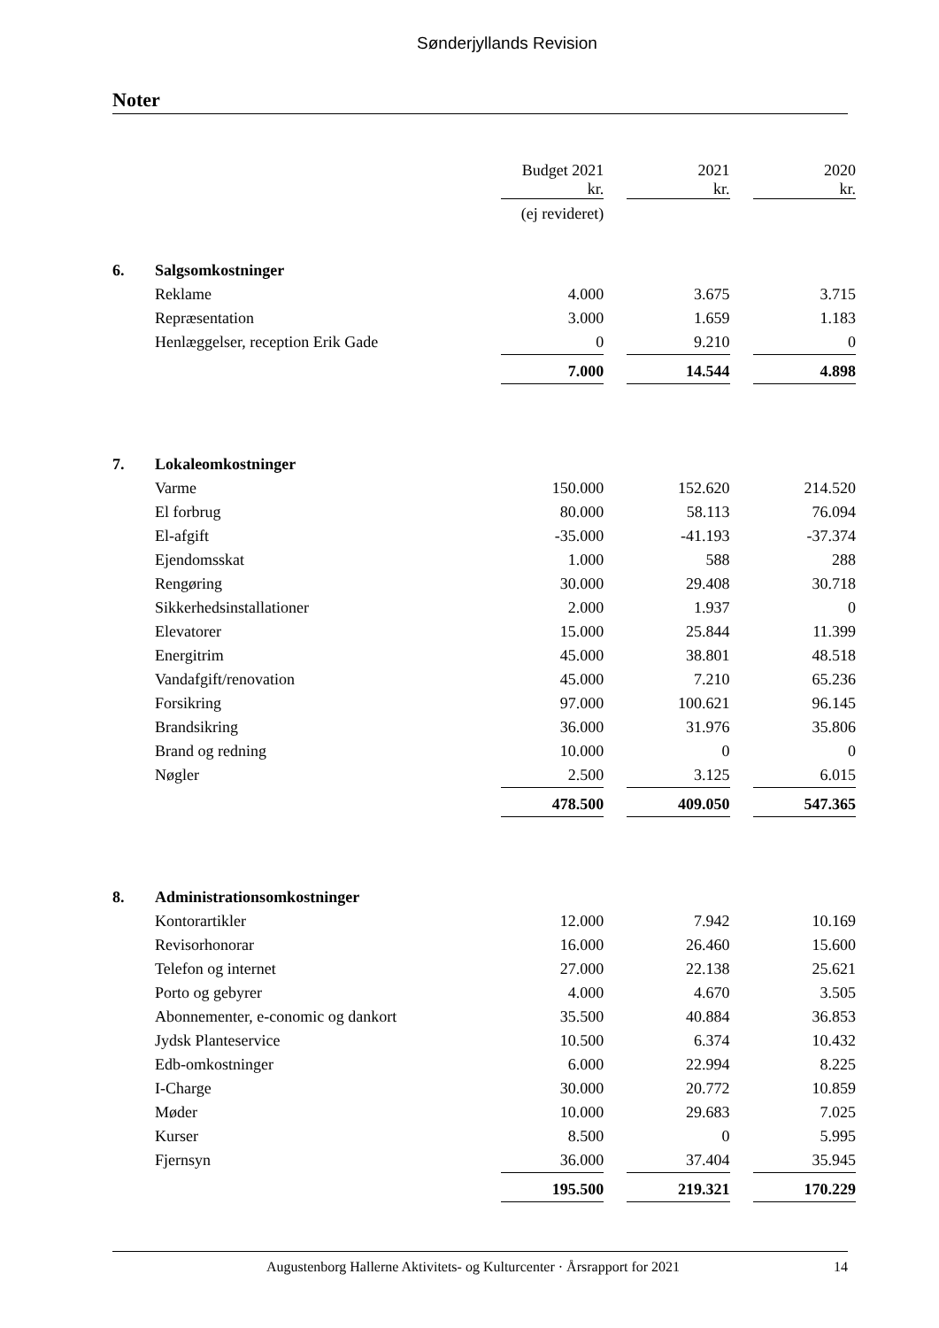Sønderjyllands Revision
Noter
| | | Budget 2021 kr. | | 2021 kr. | | 2020 kr. |
| | | (ej revideret) | | | | |
| 6. | Salgsomkostninger | | | | | |
| | Reklame | 4.000 | | 3.675 | | 3.715 |
| | Repræsentation | 3.000 | | 1.659 | | 1.183 |
| | Henlæggelser, reception Erik Gade | 0 | | 9.210 | | 0 |
| | | 7.000 | | 14.544 | | 4.898 |
| 7. | Lokaleomkostninger | | | | | |
| | Varme | 150.000 | | 152.620 | | 214.520 |
| | El forbrug | 80.000 | | 58.113 | | 76.094 |
| | El-afgift | -35.000 | | -41.193 | | -37.374 |
| | Ejendomsskat | 1.000 | | 588 | | 288 |
| | Rengøring | 30.000 | | 29.408 | | 30.718 |
| | Sikkerhedsinstallationer | 2.000 | | 1.937 | | 0 |
| | Elevatorer | 15.000 | | 25.844 | | 11.399 |
| | Energitrim | 45.000 | | 38.801 | | 48.518 |
| | Vandafgift/renovation | 45.000 | | 7.210 | | 65.236 |
| | Forsikring | 97.000 | | 100.621 | | 96.145 |
| | Brandsikring | 36.000 | | 31.976 | | 35.806 |
| | Brand og redning | 10.000 | | 0 | | 0 |
| | Nøgler | 2.500 | | 3.125 | | 6.015 |
| | | 478.500 | | 409.050 | | 547.365 |
| 8. | Administrationsomkostninger | | | | | |
| | Kontorartikler | 12.000 | | 7.942 | | 10.169 |
| | Revisorhonorar | 16.000 | | 26.460 | | 15.600 |
| | Telefon og internet | 27.000 | | 22.138 | | 25.621 |
| | Porto og gebyrer | 4.000 | | 4.670 | | 3.505 |
| | Abonnementer, e-conomic og dankort | 35.500 | | 40.884 | | 36.853 |
| | Jydsk Planteservice | 10.500 | | 6.374 | | 10.432 |
| | Edb-omkostninger | 6.000 | | 22.994 | | 8.225 |
| | I-Charge | 30.000 | | 20.772 | | 10.859 |
| | Møder | 10.000 | | 29.683 | | 7.025 |
| | Kurser | 8.500 | | 0 | | 5.995 |
| | Fjernsyn | 36.000 | | 37.404 | | 35.945 |
| | | 195.500 | | 219.321 | | 170.229 |
Augustenborg Hallerne Aktivitets- og Kulturcenter · Årsrapport for 2021 14